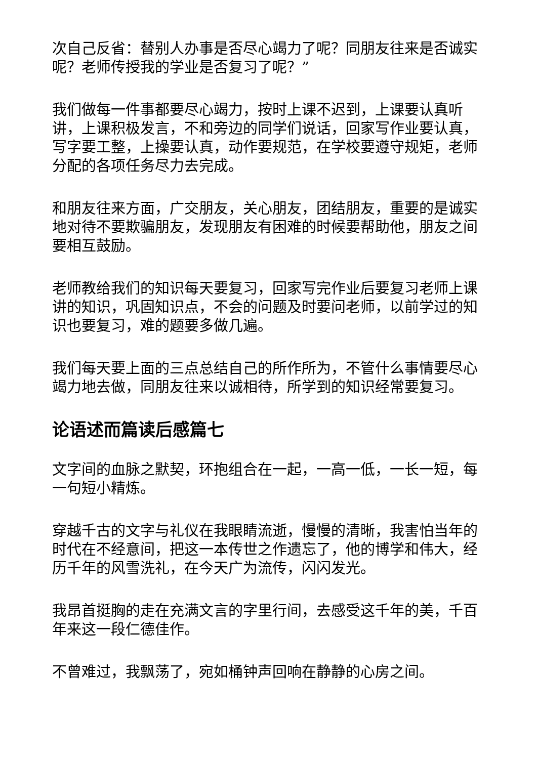次自己反省：替别人办事是否尽心竭力了呢？同朋友往来是否诚实呢？老师传授我的学业是否复习了呢？”
我们做每一件事都要尽心竭力，按时上课不迟到，上课要认真听讲，上课积极发言，不和旁边的同学们说话，回家写作业要认真，写字要工整，上操要认真，动作要规范，在学校要遵守规矩，老师分配的各项任务尽力去完成。
和朋友往来方面，广交朋友，关心朋友，团结朋友，重要的是诚实地对待不要欺骗朋友，发现朋友有困难的时候要帮助他，朋友之间要相互鼓励。
老师教给我们的知识每天要复习，回家写完作业后要复习老师上课讲的知识，巩固知识点，不会的问题及时要问老师，以前学过的知识也要复习，难的题要多做几遍。
我们每天要上面的三点总结自己的所作所为，不管什么事情要尽心竭力地去做，同朋友往来以诚相待，所学到的知识经常要复习。
论语述而篇读后感篇七
文字间的血脉之默契，环抱组合在一起，一高一低，一长一短，每一句短小精炼。
穿越千古的文字与礼仪在我眼睛流逝，慢慢的清晰，我害怕当年的时代在不经意间，把这一本传世之作遗忘了，他的博学和伟大，经历千年的风雪洗礼，在今天广为流传，闪闪发光。
我昂首挺胸的走在充满文言的字里行间，去感受这千年的美，千百年来这一段仁德佳作。
不曾难过，我飘荡了，宛如桶钟声回响在静静的心房之间。